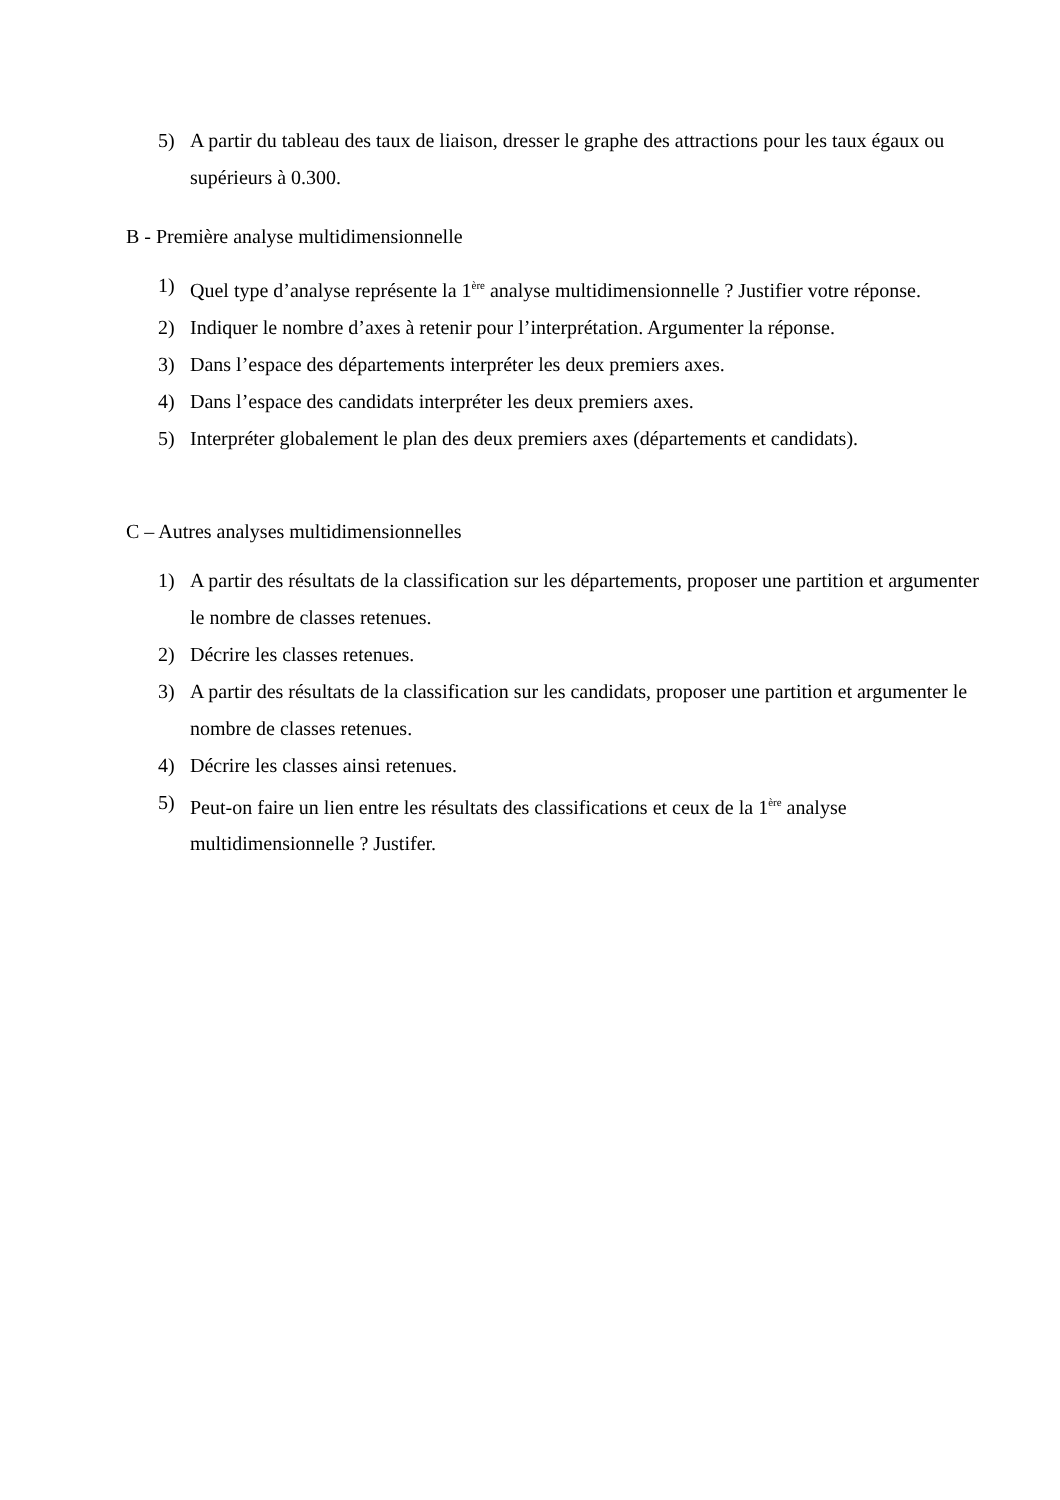5) A partir du tableau des taux de liaison, dresser le graphe des attractions pour les taux égaux ou supérieurs à 0.300.
B - Première analyse multidimensionnelle
1) Quel type d’analyse représente la 1<sup>ère</sup> analyse multidimensionnelle ? Justifier votre réponse.
2) Indiquer le nombre d’axes à retenir pour l’interprétation. Argumenter la réponse.
3) Dans l’espace des départements interpréter les deux premiers axes.
4) Dans l’espace des candidats interpréter les deux premiers axes.
5) Interpréter globalement le plan des deux premiers axes (départements et candidats).
C – Autres analyses multidimensionnelles
1) A partir des résultats de la classification sur les départements, proposer une partition et argumenter le nombre de classes retenues.
2) Décrire les classes retenues.
3) A partir des résultats de la classification sur les candidats, proposer une partition et argumenter le nombre de classes retenues.
4) Décrire les classes ainsi retenues.
5) Peut-on faire un lien entre les résultats des classifications et ceux de la 1<sup>ère</sup> analyse multidimensionnelle ? Justifer.